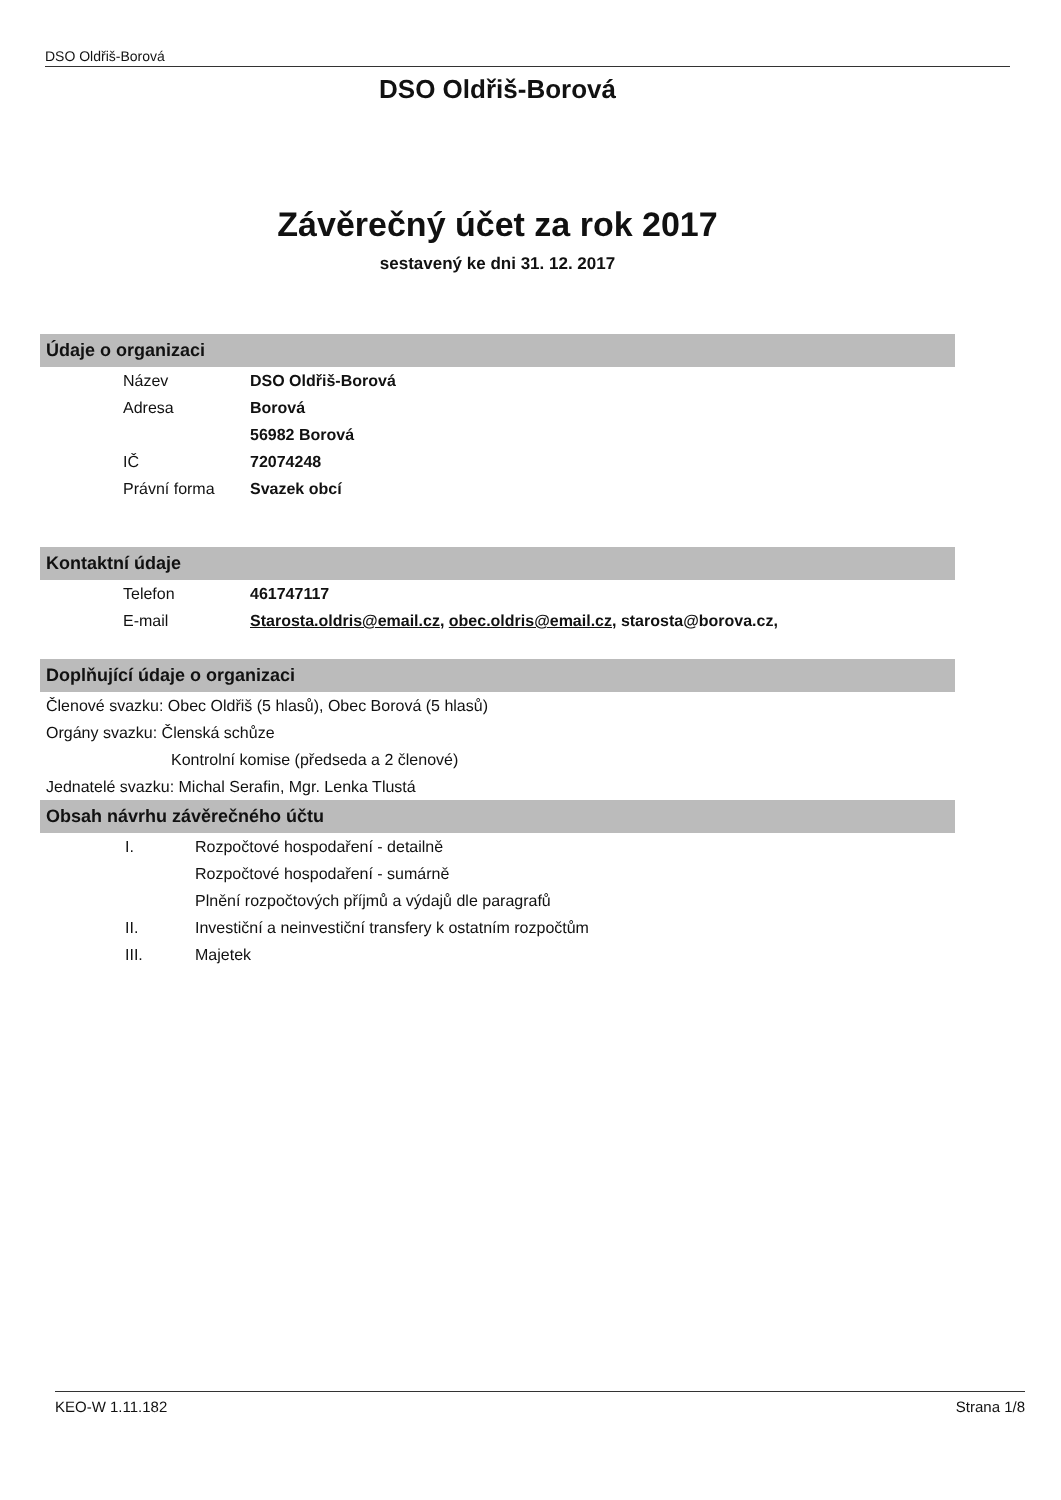DSO Oldřiš-Borová
DSO Oldřiš-Borová
Závěrečný účet za rok 2017
sestavený ke dni 31. 12. 2017
Údaje o organizaci
Název DSO Oldřiš-Borová
Adresa Borová
56982 Borová
IČ 72074248
Právní forma Svazek obcí
Kontaktní údaje
Telefon 461747117
E-mail Starosta.oldris@email.cz, obec.oldris@email.cz, starosta@borova.cz,
Doplňující údaje o organizaci
Členové svazku: Obec Oldřiš (5 hlasů), Obec Borová (5 hlasů)
Orgány svazku: Členská schůze
Kontrolní komise (předseda a 2 členové)
Jednatelé svazku: Michal Serafin, Mgr. Lenka Tlustá
Obsah návrhu závěrečného účtu
I. Rozpočtové hospodaření - detailně
Rozpočtové hospodaření - sumárně
Plnění rozpočtových příjmů a výdajů dle paragrafů
II. Investiční a neinvestiční transfery k ostatním rozpočtům
III. Majetek
KEO-W 1.11.182 Strana 1/8